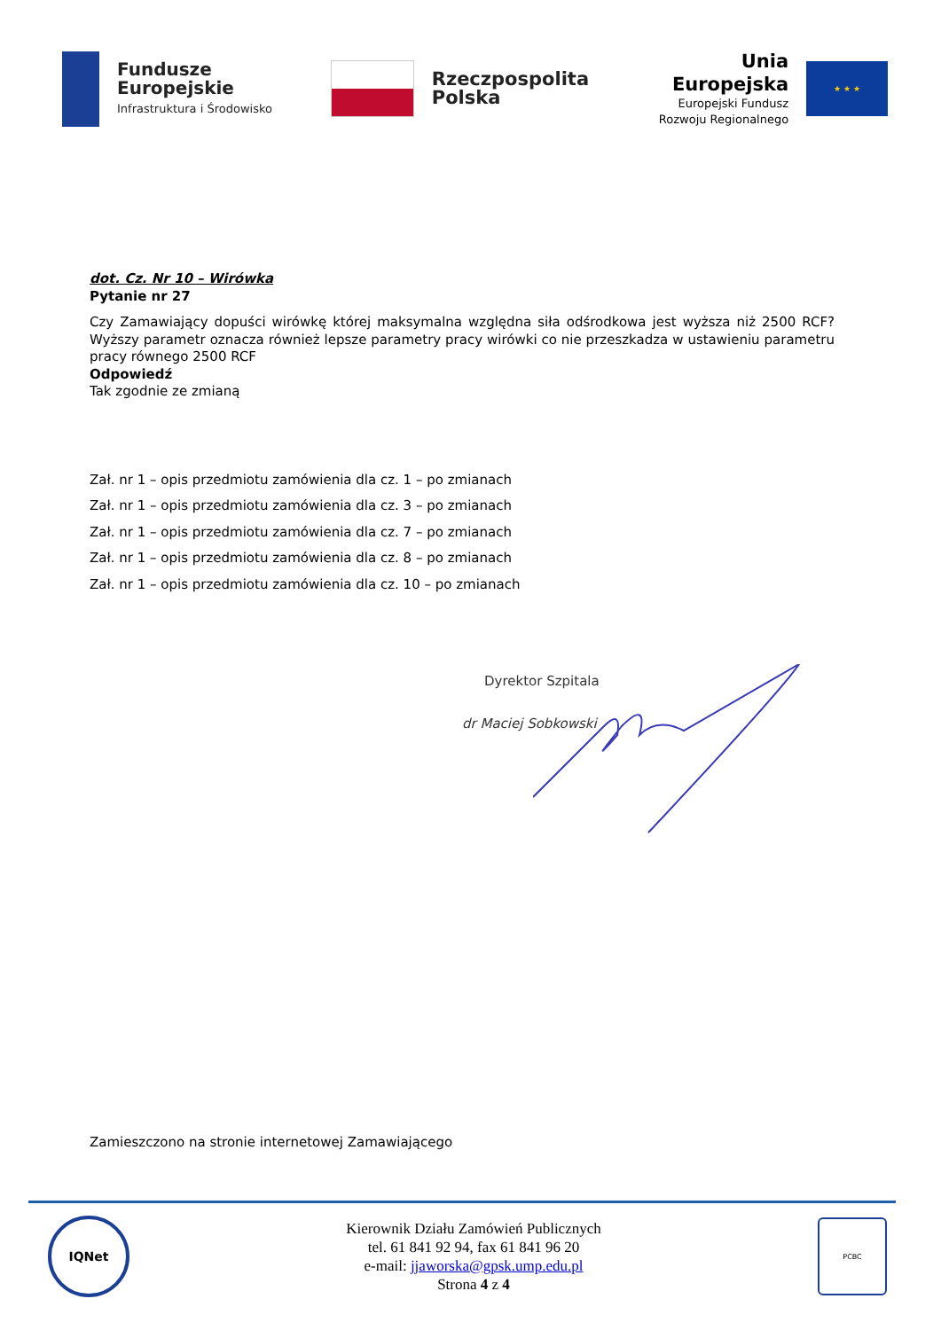Fundusze
Europejskie
Infrastruktura i Środowisko
Rzeczpospolita Polska
Unia Europejska
Europejski Fundusz
Rozwoju Regionalnego
★ ★ ★
dot. Cz. Nr 10 – Wirówka
Pytanie nr 27
Czy Zamawiający dopuści wirówkę której maksymalna względna siła odśrodkowa jest wyższa niż 2500 RCF? Wyższy parametr oznacza również lepsze parametry pracy wirówki co nie przeszkadza w ustawieniu parametru pracy równego 2500 RCF
Odpowiedź
Tak zgodnie ze zmianą
Zał. nr 1 – opis przedmiotu zamówienia dla cz. 1 – po zmianach
Zał. nr 1 – opis przedmiotu zamówienia dla cz. 3 – po zmianach
Zał. nr 1 – opis przedmiotu zamówienia dla cz. 7 – po zmianach
Zał. nr 1 – opis przedmiotu zamówienia dla cz. 8 – po zmianach
Zał. nr 1 – opis przedmiotu zamówienia dla cz. 10 – po zmianach
Dyrektor Szpitala
dr Maciej Sobkowski
Zamieszczono na stronie internetowej Zamawiającego
IQNet
Kierownik Działu Zamówień Publicznych
tel. 61 841 92 94, fax 61 841 96 20
e-mail: jjaworska@gpsk.ump.edu.pl
Strona 4 z 4
PCBC